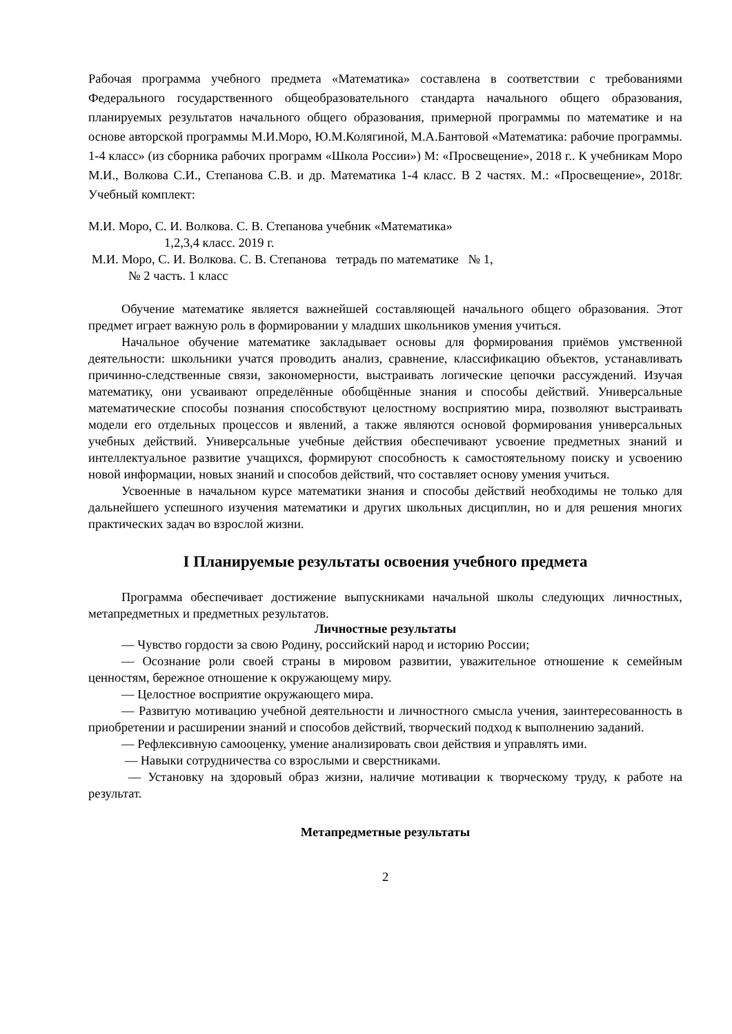Рабочая программа учебного предмета «Математика» составлена в соответствии с требованиями Федерального государственного общеобразовательного стандарта начального общего образования, планируемых результатов начального общего образования, примерной программы по математике и на основе авторской программы М.И.Моро, Ю.М.Колягиной, М.А.Бантовой «Математика: рабочие программы. 1-4 класс» (из сборника рабочих программ «Школа России») М: «Просвещение», 2018 г.. К учебникам Моро М.И., Волкова С.И., Степанова С.В. и др. Математика 1-4 класс. В 2 частях. М.: «Просвещение», 2018г. Учебный комплект:
М.И. Моро, С. И. Волкова. С. В. Степанова учебник «Математика»
1,2,3,4 класс. 2019 г.
М.И. Моро, С. И. Волкова. С. В. Степанова тетрадь по математике № 1,
№ 2 часть. 1 класс
Обучение математике является важнейшей составляющей начального общего образования. Этот предмет играет важную роль в формировании у младших школьников умения учиться.
Начальное обучение математике закладывает основы для формирования приёмов умственной деятельности: школьники учатся проводить анализ, сравнение, классификацию объектов, устанавливать причинно-следственные связи, закономерности, выстраивать логические цепочки рассуждений. Изучая математику, они усваивают определённые обобщённые знания и способы действий. Универсальные математические способы познания способствуют целостному восприятию мира, позволяют выстраивать модели его отдельных процессов и явлений, а также являются основой формирования универсальных учебных действий. Универсальные учебные действия обеспечивают усвоение предметных знаний и интеллектуальное развитие учащихся, формируют способность к самостоятельному поиску и усвоению новой информации, новых знаний и способов действий, что составляет основу умения учиться.
Усвоенные в начальном курсе математики знания и способы действий необходимы не только для дальнейшего успешного изучения математики и других школьных дисциплин, но и для решения многих практических задач во взрослой жизни.
I Планируемые результаты освоения учебного предмета
Программа обеспечивает достижение выпускниками начальной школы следующих личностных, метапредметных и предметных результатов.
Личностные результаты
— Чувство гордости за свою Родину, российский народ и историю России;
— Осознание роли своей страны в мировом развитии, уважительное отношение к семейным ценностям, бережное отношение к окружающему миру.
— Целостное восприятие окружающего мира.
— Развитую мотивацию учебной деятельности и личностного смысла учения, заинтересованность в приобретении и расширении знаний и способов действий, творческий подход к выполнению заданий.
— Рефлексивную самооценку, умение анализировать свои действия и управлять ими.
— Навыки сотрудничества со взрослыми и сверстниками.
— Установку на здоровый образ жизни, наличие мотивации к творческому труду, к работе на результат.
Метапредметные результаты
2